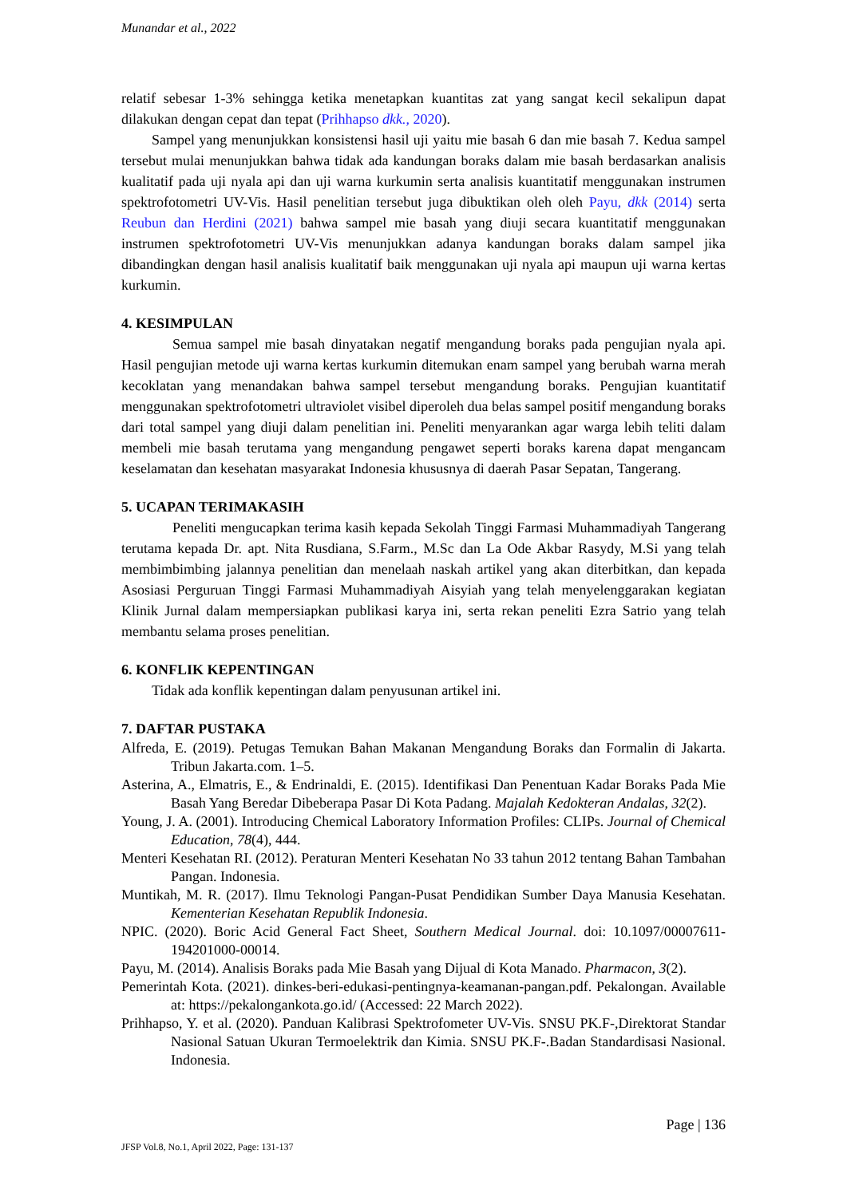Munandar et al., 2022
relatif sebesar 1-3% sehingga ketika menetapkan kuantitas zat yang sangat kecil sekalipun dapat dilakukan dengan cepat dan tepat (Prihhapso dkk., 2020).
Sampel yang menunjukkan konsistensi hasil uji yaitu mie basah 6 dan mie basah 7. Kedua sampel tersebut mulai menunjukkan bahwa tidak ada kandungan boraks dalam mie basah berdasarkan analisis kualitatif pada uji nyala api dan uji warna kurkumin serta analisis kuantitatif menggunakan instrumen spektrofotometri UV-Vis. Hasil penelitian tersebut juga dibuktikan oleh oleh Payu, dkk (2014) serta Reubun dan Herdini (2021) bahwa sampel mie basah yang diuji secara kuantitatif menggunakan instrumen spektrofotometri UV-Vis menunjukkan adanya kandungan boraks dalam sampel jika dibandingkan dengan hasil analisis kualitatif baik menggunakan uji nyala api maupun uji warna kertas kurkumin.
4. KESIMPULAN
Semua sampel mie basah dinyatakan negatif mengandung boraks pada pengujian nyala api. Hasil pengujian metode uji warna kertas kurkumin ditemukan enam sampel yang berubah warna merah kecoklatan yang menandakan bahwa sampel tersebut mengandung boraks. Pengujian kuantitatif menggunakan spektrofotometri ultraviolet visibel diperoleh dua belas sampel positif mengandung boraks dari total sampel yang diuji dalam penelitian ini. Peneliti menyarankan agar warga lebih teliti dalam membeli mie basah terutama yang mengandung pengawet seperti boraks karena dapat mengancam keselamatan dan kesehatan masyarakat Indonesia khususnya di daerah Pasar Sepatan, Tangerang.
5. UCAPAN TERIMAKASIH
Peneliti mengucapkan terima kasih kepada Sekolah Tinggi Farmasi Muhammadiyah Tangerang terutama kepada Dr. apt. Nita Rusdiana, S.Farm., M.Sc dan La Ode Akbar Rasydy, M.Si yang telah membimbimbing jalannya penelitian dan menelaah naskah artikel yang akan diterbitkan, dan kepada Asosiasi Perguruan Tinggi Farmasi Muhammadiyah Aisyiah yang telah menyelenggarakan kegiatan Klinik Jurnal dalam mempersiapkan publikasi karya ini, serta rekan peneliti Ezra Satrio yang telah membantu selama proses penelitian.
6. KONFLIK KEPENTINGAN
Tidak ada konflik kepentingan dalam penyusunan artikel ini.
7. DAFTAR PUSTAKA
Alfreda, E. (2019). Petugas Temukan Bahan Makanan Mengandung Boraks dan Formalin di Jakarta. Tribun Jakarta.com. 1–5.
Asterina, A., Elmatris, E., & Endrinaldi, E. (2015). Identifikasi Dan Penentuan Kadar Boraks Pada Mie Basah Yang Beredar Dibeberapa Pasar Di Kota Padang. Majalah Kedokteran Andalas, 32(2).
Young, J. A. (2001). Introducing Chemical Laboratory Information Profiles: CLIPs. Journal of Chemical Education, 78(4), 444.
Menteri Kesehatan RI. (2012). Peraturan Menteri Kesehatan No 33 tahun 2012 tentang Bahan Tambahan Pangan. Indonesia.
Muntikah, M. R. (2017). Ilmu Teknologi Pangan-Pusat Pendidikan Sumber Daya Manusia Kesehatan. Kementerian Kesehatan Republik Indonesia.
NPIC. (2020). Boric Acid General Fact Sheet, Southern Medical Journal. doi: 10.1097/00007611-194201000-00014.
Payu, M. (2014). Analisis Boraks pada Mie Basah yang Dijual di Kota Manado. Pharmacon, 3(2).
Pemerintah Kota. (2021). dinkes-beri-edukasi-pentingnya-keamanan-pangan.pdf. Pekalongan. Available at: https://pekalongankota.go.id/ (Accessed: 22 March 2022).
Prihhapso, Y. et al. (2020). Panduan Kalibrasi Spektrofometer UV-Vis. SNSU PK.F-,Direktorat Standar Nasional Satuan Ukuran Termoelektrik dan Kimia. SNSU PK.F-.Badan Standardisasi Nasional. Indonesia.
Page | 136
JFSP Vol.8, No.1, April 2022, Page: 131-137